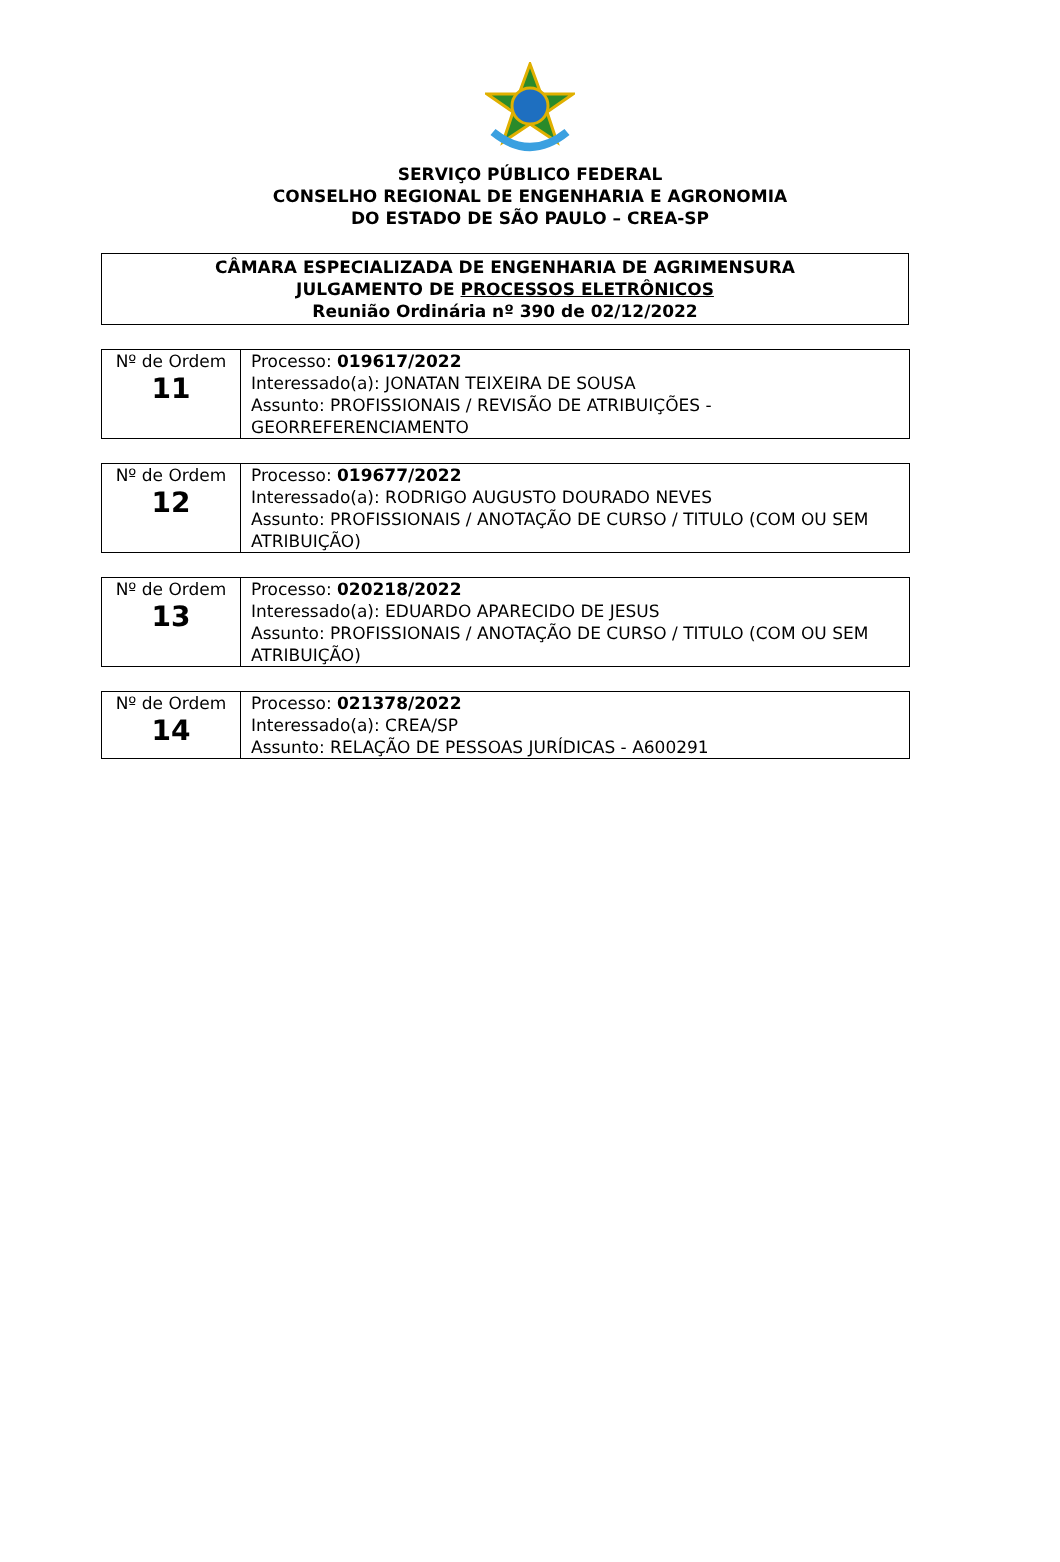SERVIÇO PÚBLICO FEDERAL
CONSELHO REGIONAL DE ENGENHARIA E AGRONOMIA
DO ESTADO DE SÃO PAULO – CREA-SP
CÂMARA ESPECIALIZADA DE ENGENHARIA DE AGRIMENSURA
JULGAMENTO DE PROCESSOS ELETRÔNICOS
Reunião Ordinária nº 390 de 02/12/2022
| Nº de Ordem 11 | Processo: 019617/2022 Interessado(a): JONATAN TEIXEIRA DE SOUSA Assunto: PROFISSIONAIS / REVISÃO DE ATRIBUIÇÕES - GEORREFERENCIAMENTO |
| Nº de Ordem 12 | Processo: 019677/2022 Interessado(a): RODRIGO AUGUSTO DOURADO NEVES Assunto: PROFISSIONAIS / ANOTAÇÃO DE CURSO / TITULO (COM OU SEM ATRIBUIÇÃO) |
| Nº de Ordem 13 | Processo: 020218/2022 Interessado(a): EDUARDO APARECIDO DE JESUS Assunto: PROFISSIONAIS / ANOTAÇÃO DE CURSO / TITULO (COM OU SEM ATRIBUIÇÃO) |
| Nº de Ordem 14 | Processo: 021378/2022 Interessado(a): CREA/SP Assunto: RELAÇÃO DE PESSOAS JURÍDICAS - A600291 |